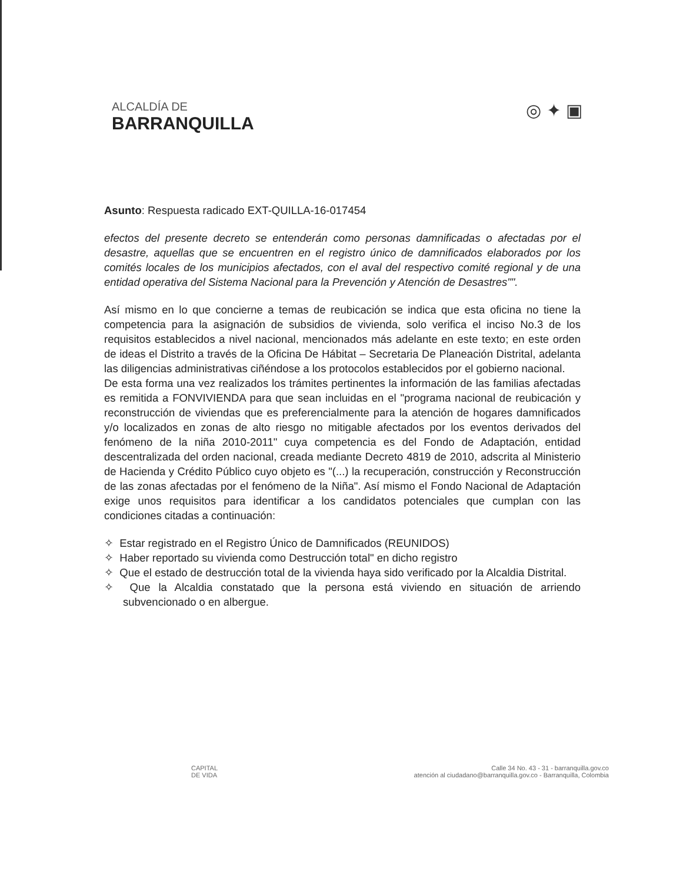ALCALDÍA DE
BARRANQUILLA
◎ ✦ ▣
Asunto: Respuesta radicado EXT-QUILLA-16-017454
efectos del presente decreto se entenderán como personas damnificadas o afectadas por el desastre, aquellas que se encuentren en el registro único de damnificados elaborados por los comités locales de los municipios afectados, con el aval del respectivo comité regional y de una entidad operativa del Sistema Nacional para la Prevención y Atención de Desastres"".
Así mismo en lo que concierne a temas de reubicación se indica que esta oficina no tiene la competencia para la asignación de subsidios de vivienda, solo verifica el inciso No.3 de los requisitos establecidos a nivel nacional, mencionados más adelante en este texto; en este orden de ideas el Distrito a través de la Oficina De Hábitat – Secretaria De Planeación Distrital, adelanta las diligencias administrativas ciñéndose a los protocolos establecidos por el gobierno nacional.
De esta forma una vez realizados los trámites pertinentes la información de las familias afectadas es remitida a FONVIVIENDA para que sean incluidas en el "programa nacional de reubicación y reconstrucción de viviendas que es preferencialmente para la atención de hogares damnificados y/o localizados en zonas de alto riesgo no mitigable afectados por los eventos derivados del fenómeno de la niña 2010-2011" cuya competencia es del Fondo de Adaptación, entidad descentralizada del orden nacional, creada mediante Decreto 4819 de 2010, adscrita al Ministerio de Hacienda y Crédito Público cuyo objeto es "(...) la recuperación, construcción y Reconstrucción de las zonas afectadas por el fenómeno de la Niña". Así mismo el Fondo Nacional de Adaptación exige unos requisitos para identificar a los candidatos potenciales que cumplan con las condiciones citadas a continuación:
✧ Estar registrado en el Registro Único de Damnificados (REUNIDOS)
✧ Haber reportado su vivienda como Destrucción total" en dicho registro
✧ Que el estado de destrucción total de la vivienda haya sido verificado por la Alcaldia Distrital.
✧ Que la Alcaldia constatado que la persona está viviendo en situación de arriendo subvencionado o en albergue.
CAPITAL
DE VIDA
Calle 34 No. 43 - 31 - barranquilla.gov.co
atención al ciudadano@barranquilla.gov.co - Barranquilla, Colombia